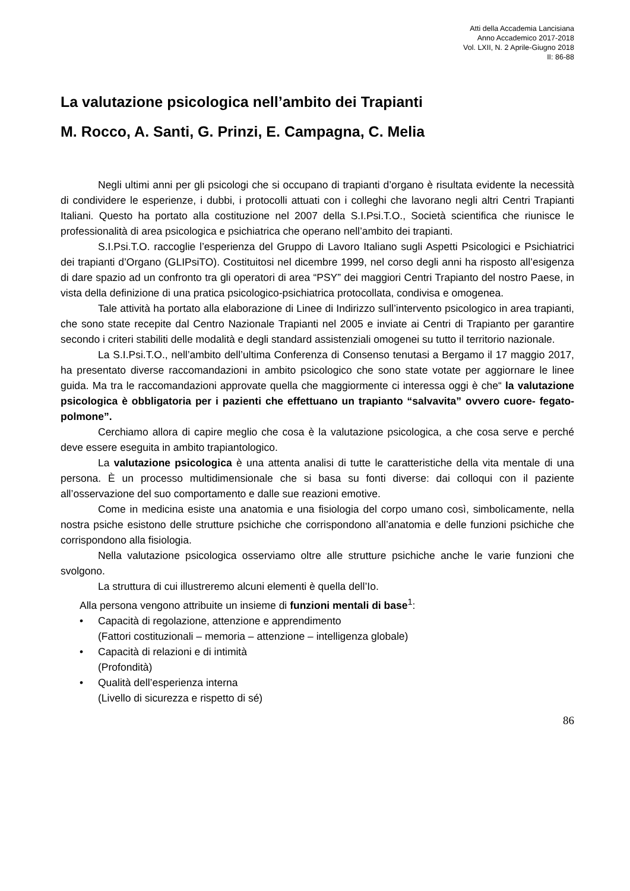Atti della Accademia Lancisiana
Anno Accademico 2017-2018
Vol. LXII, N. 2 Aprile-Giugno 2018
II: 86-88
La valutazione psicologica nell’ambito dei Trapianti
M. Rocco, A. Santi, G. Prinzi, E. Campagna, C. Melia
Negli ultimi anni per gli psicologi che si occupano di trapianti d’organo è risultata evidente la necessità di condividere le esperienze, i dubbi, i protocolli attuati con i colleghi che lavorano negli altri Centri Trapianti Italiani. Questo ha portato alla costituzione nel 2007 della S.I.Psi.T.O., Società scientifica che riunisce le professionalità di area psicologica e psichiatrica che operano nell’ambito dei trapianti.
S.I.Psi.T.O. raccoglie l’esperienza del Gruppo di Lavoro Italiano sugli Aspetti Psicologici e Psichiatrici dei trapianti d’Organo (GLIPsiTO). Costituitosi nel dicembre 1999, nel corso degli anni ha risposto all’esigenza di dare spazio ad un confronto tra gli operatori di area “PSY” dei maggiori Centri Trapianto del nostro Paese, in vista della definizione di una pratica psicologico-psichiatrica protocollata, condivisa e omogenea.
Tale attività ha portato alla elaborazione di Linee di Indirizzo sull’intervento psicologico in area trapianti, che sono state recepite dal Centro Nazionale Trapianti nel 2005 e inviate ai Centri di Trapianto per garantire secondo i criteri stabiliti delle modalità e degli standard assistenziali omogenei su tutto il territorio nazionale.
La S.I.Psi.T.O., nell’ambito dell’ultima Conferenza di Consenso tenutasi a Bergamo il 17 maggio 2017, ha presentato diverse raccomandazioni in ambito psicologico che sono state votate per aggiornare le linee guida. Ma tra le raccomandazioni approvate quella che maggiormente ci interessa oggi è che“ la valutazione psicologica è obbligatoria per i pazienti che effettuano un trapianto “salvavita” ovvero cuore- fegato- polmone”.
Cerchiamo allora di capire meglio che cosa è la valutazione psicologica, a che cosa serve e perché deve essere eseguita in ambito trapiantologico.
La valutazione psicologica è una attenta analisi di tutte le caratteristiche della vita mentale di una persona. È un processo multidimensionale che si basa su fonti diverse: dai colloqui con il paziente all’osservazione del suo comportamento e dalle sue reazioni emotive.
Come in medicina esiste una anatomia e una fisiologia del corpo umano così, simbolicamente, nella nostra psiche esistono delle strutture psichiche che corrispondono all’anatomia e delle funzioni psichiche che corrispondono alla fisiologia.
Nella valutazione psicologica osserviamo oltre alle strutture psichiche anche le varie funzioni che svolgono.
La struttura di cui illustreremo alcuni elementi è quella dell’Io.
Alla persona vengono attribuite un insieme di funzioni mentali di base<sup>1</sup>:
• Capacità di regolazione, attenzione e apprendimento
(Fattori costituzionali – memoria – attenzione – intelligenza globale)
• Capacità di relazioni e di intimità
(Profondità)
• Qualità dell’esperienza interna
(Livello di sicurezza e rispetto di sé)
86